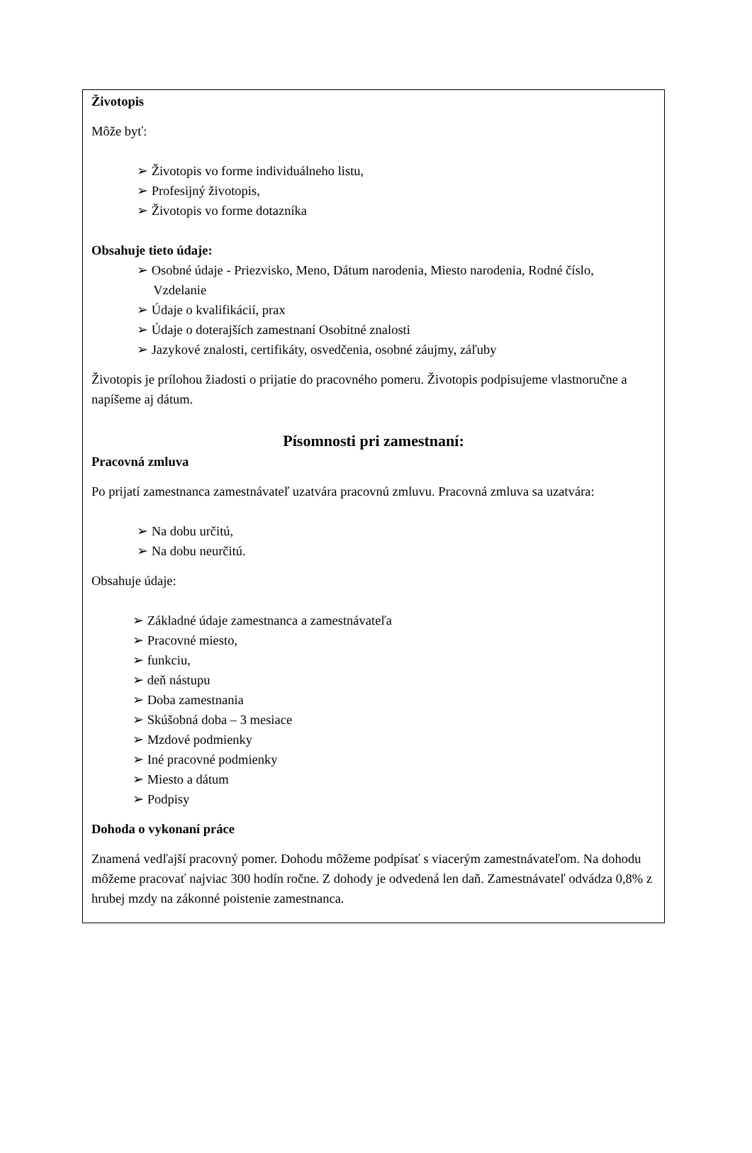Životopis
Môže byť:
➢ Životopis vo forme individuálneho listu,
➢ Profesijný životopis,
➢ Životopis vo forme dotazníka
Obsahuje tieto údaje:
➢ Osobné údaje - Priezvisko, Meno, Dátum narodenia, Miesto narodenia, Rodné číslo,
Vzdelanie
➢ Údaje o kvalifikácií, prax
➢ Údaje o doterajších zamestnaní Osobitné znalosti
➢ Jazykové znalosti, certifikáty, osvedčenia, osobné záujmy, záľuby
Životopis je prílohou žiadosti o prijatie do pracovného pomeru. Životopis podpisujeme vlastnoručne a napíšeme aj dátum.
Písomnosti pri zamestnaní:
Pracovná zmluva
Po prijatí zamestnanca zamestnávateľ uzatvára pracovnú zmluvu. Pracovná zmluva sa uzatvára:
➢ Na dobu určitú,
➢ Na dobu neurčitú.
Obsahuje údaje:
➢ Základné údaje zamestnanca a zamestnávateľa
➢ Pracovné miesto,
➢ funkciu,
➢ deň nástupu
➢ Doba zamestnania
➢ Skúšobná doba – 3 mesiace
➢ Mzdové podmienky
➢ Iné pracovné podmienky
➢ Miesto a dátum
➢ Podpisy
Dohoda o vykonaní práce
Znamená vedľajší pracovný pomer. Dohodu môžeme podpísať s viacerým zamestnávateľom. Na dohodu môžeme pracovať najviac 300 hodín ročne. Z dohody je odvedená len daň. Zamestnávateľ odvádza 0,8% z hrubej mzdy na zákonné poistenie zamestnanca.